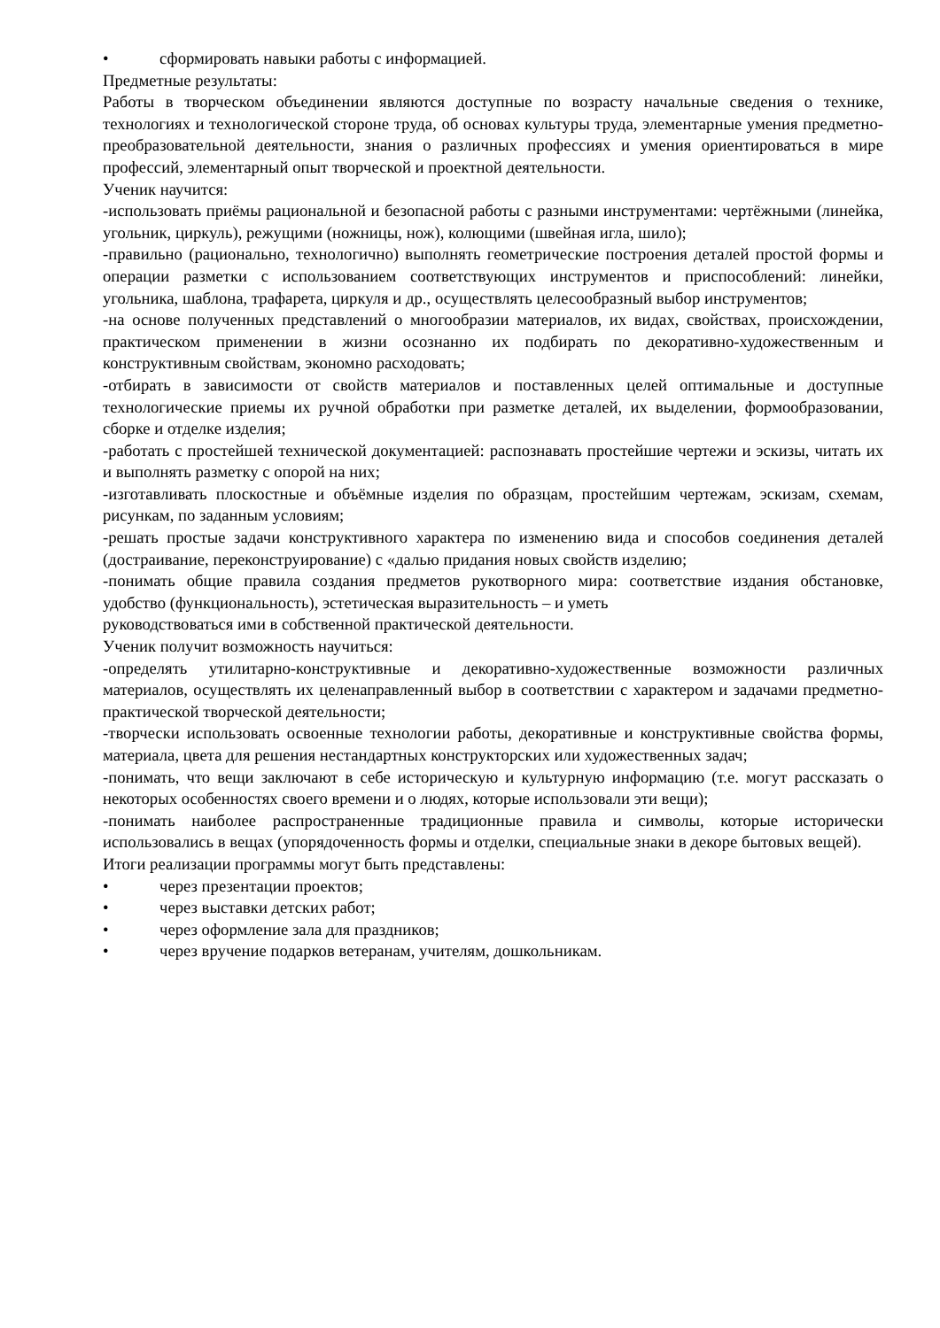• сформировать навыки работы с информацией.
Предметные результаты:
Работы в творческом объединении являются доступные по возрасту начальные сведения о технике, технологиях и технологической стороне труда, об основах культуры труда, элементарные умения предметно-преобразовательной деятельности, знания о различных профессиях и умения ориентироваться в мире профессий, элементарный опыт творческой и проектной деятельности.
Ученик научится:
-использовать приёмы рациональной и безопасной работы с разными инструментами: чертёжными (линейка, угольник, циркуль), режущими (ножницы, нож), колющими (швейная игла, шило);
-правильно (рационально, технологично) выполнять геометрические построения деталей простой формы и операции разметки с использованием соответствующих инструментов и приспособлений: линейки, угольника, шаблона, трафарета, циркуля и др., осуществлять целесообразный выбор инструментов;
-на основе полученных представлений о многообразии материалов, их видах, свойствах, происхождении, практическом применении в жизни осознанно их подбирать по декоративно-художественным и конструктивным свойствам, экономно расходовать;
-отбирать в зависимости от свойств материалов и поставленных целей оптимальные и доступные технологические приемы их ручной обработки при разметке деталей, их выделении, формообразовании, сборке и отделке изделия;
-работать с простейшей технической документацией: распознавать простейшие чертежи и эскизы, читать их и выполнять разметку с опорой на них;
-изготавливать плоскостные и объёмные изделия по образцам, простейшим чертежам, эскизам, схемам, рисункам, по заданным условиям;
-решать простые задачи конструктивного характера по изменению вида и способов соединения деталей (достраивание, переконструирование) с «далью придания новых свойств изделию;
-понимать общие правила создания предметов рукотворного мира: соответствие издания обстановке, удобство (функциональность), эстетическая выразительность – и уметь
руководствоваться ими в собственной практической деятельности.
Ученик получит возможность научиться:
-определять утилитарно-конструктивные и декоративно-художественные возможности различных материалов, осуществлять их целенаправленный выбор в соответствии с характером и задачами предметно-практической творческой деятельности;
-творчески использовать освоенные технологии работы, декоративные и конструктивные свойства формы, материала, цвета для решения нестандартных конструкторских или художественных задач;
-понимать, что вещи заключают в себе историческую и культурную информацию (т.е. могут рассказать о некоторых особенностях своего времени и о людях, которые использовали эти вещи);
-понимать наиболее распространенные традиционные правила и символы, которые исторически использовались в вещах (упорядоченность формы и отделки, специальные знаки в декоре бытовых вещей).
Итоги реализации программы могут быть представлены:
• через презентации проектов;
• через выставки детских работ;
• через оформление зала для праздников;
• через вручение подарков ветеранам, учителям, дошкольникам.